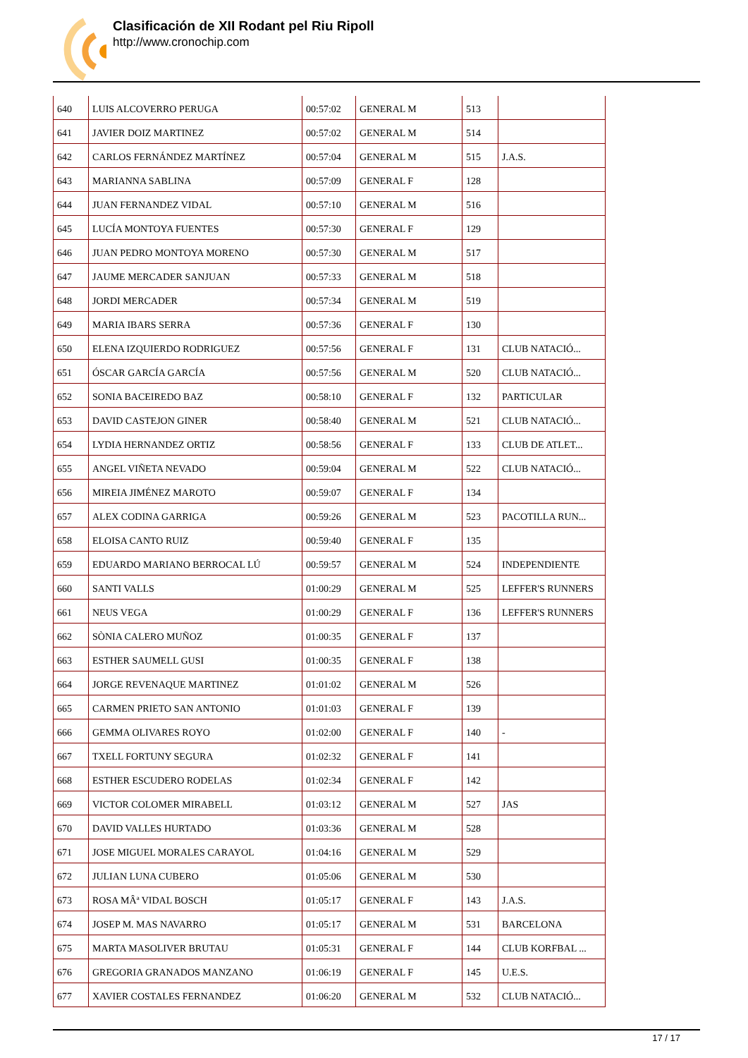Clasificación de XII Rodant pel Riu Ripoll
http://www.cronochip.com
| 640 | LUIS ALCOVERRO PERUGA | 00:57:02 | GENERAL M | 513 | |
| 641 | JAVIER DOIZ MARTINEZ | 00:57:02 | GENERAL M | 514 | |
| 642 | CARLOS FERNÁNDEZ MARTÍNEZ | 00:57:04 | GENERAL M | 515 | J.A.S. |
| 643 | MARIANNA SABLINA | 00:57:09 | GENERAL F | 128 | |
| 644 | JUAN FERNANDEZ VIDAL | 00:57:10 | GENERAL M | 516 | |
| 645 | LUCÍA MONTOYA FUENTES | 00:57:30 | GENERAL F | 129 | |
| 646 | JUAN PEDRO MONTOYA MORENO | 00:57:30 | GENERAL M | 517 | |
| 647 | JAUME MERCADER SANJUAN | 00:57:33 | GENERAL M | 518 | |
| 648 | JORDI MERCADER | 00:57:34 | GENERAL M | 519 | |
| 649 | MARIA IBARS SERRA | 00:57:36 | GENERAL F | 130 | |
| 650 | ELENA IZQUIERDO RODRIGUEZ | 00:57:56 | GENERAL F | 131 | CLUB NATACIÓ... |
| 651 | ÓSCAR GARCÍA GARCÍA | 00:57:56 | GENERAL M | 520 | CLUB NATACIÓ... |
| 652 | SONIA BACEIREDO BAZ | 00:58:10 | GENERAL F | 132 | PARTICULAR |
| 653 | DAVID CASTEJON GINER | 00:58:40 | GENERAL M | 521 | CLUB NATACIÓ... |
| 654 | LYDIA HERNANDEZ ORTIZ | 00:58:56 | GENERAL F | 133 | CLUB DE ATLET... |
| 655 | ANGEL VIÑETA NEVADO | 00:59:04 | GENERAL M | 522 | CLUB NATACIÓ... |
| 656 | MIREIA JIMÉNEZ MAROTO | 00:59:07 | GENERAL F | 134 | |
| 657 | ALEX CODINA GARRIGA | 00:59:26 | GENERAL M | 523 | PACOTILLA RUN... |
| 658 | ELOISA CANTO RUIZ | 00:59:40 | GENERAL F | 135 | |
| 659 | EDUARDO MARIANO BERROCAL LÚ | 00:59:57 | GENERAL M | 524 | INDEPENDIENTE |
| 660 | SANTI VALLS | 01:00:29 | GENERAL M | 525 | LEFFER'S RUNNERS |
| 661 | NEUS VEGA | 01:00:29 | GENERAL F | 136 | LEFFER'S RUNNERS |
| 662 | SÒNIA CALERO MUÑOZ | 01:00:35 | GENERAL F | 137 | |
| 663 | ESTHER SAUMELL GUSI | 01:00:35 | GENERAL F | 138 | |
| 664 | JORGE REVENAQUE MARTINEZ | 01:01:02 | GENERAL M | 526 | |
| 665 | CARMEN PRIETO SAN ANTONIO | 01:01:03 | GENERAL F | 139 | |
| 666 | GEMMA OLIVARES ROYO | 01:02:00 | GENERAL F | 140 | - |
| 667 | TXELL FORTUNY SEGURA | 01:02:32 | GENERAL F | 141 | |
| 668 | ESTHER ESCUDERO RODELAS | 01:02:34 | GENERAL F | 142 | |
| 669 | VICTOR COLOMER MIRABELL | 01:03:12 | GENERAL M | 527 | JAS |
| 670 | DAVID VALLES HURTADO | 01:03:36 | GENERAL M | 528 | |
| 671 | JOSE MIGUEL MORALES CARAYOL | 01:04:16 | GENERAL M | 529 | |
| 672 | JULIAN LUNA CUBERO | 01:05:06 | GENERAL M | 530 | |
| 673 | ROSA MÂª VIDAL BOSCH | 01:05:17 | GENERAL F | 143 | J.A.S. |
| 674 | JOSEP M. MAS NAVARRO | 01:05:17 | GENERAL M | 531 | BARCELONA |
| 675 | MARTA MASOLIVER BRUTAU | 01:05:31 | GENERAL F | 144 | CLUB KORFBAL ... |
| 676 | GREGORIA GRANADOS MANZANO | 01:06:19 | GENERAL F | 145 | U.E.S. |
| 677 | XAVIER COSTALES FERNANDEZ | 01:06:20 | GENERAL M | 532 | CLUB NATACIÓ... |
17 / 17